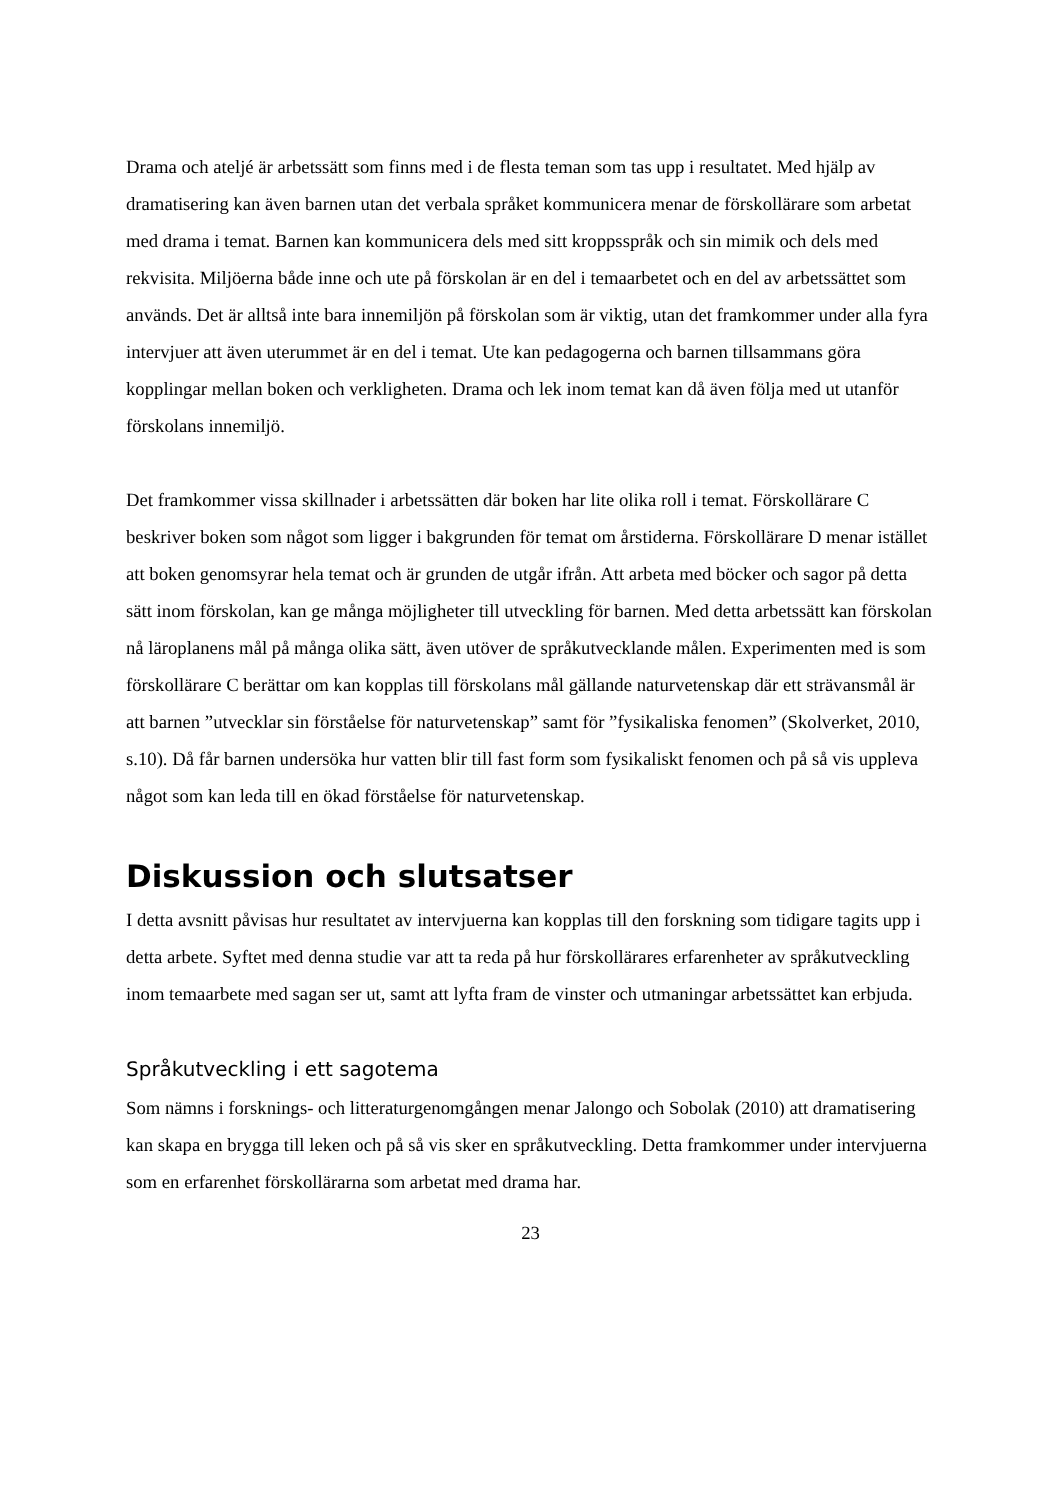Drama och ateljé är arbetssätt som finns med i de flesta teman som tas upp i resultatet. Med hjälp av dramatisering kan även barnen utan det verbala språket kommunicera menar de förskollärare som arbetat med drama i temat. Barnen kan kommunicera dels med sitt kroppsspråk och sin mimik och dels med rekvisita. Miljöerna både inne och ute på förskolan är en del i temaarbetet och en del av arbetssättet som används. Det är alltså inte bara innemiljön på förskolan som är viktig, utan det framkommer under alla fyra intervjuer att även uterummet är en del i temat. Ute kan pedagogerna och barnen tillsammans göra kopplingar mellan boken och verkligheten. Drama och lek inom temat kan då även följa med ut utanför förskolans innemiljö.
Det framkommer vissa skillnader i arbetssätten där boken har lite olika roll i temat. Förskollärare C beskriver boken som något som ligger i bakgrunden för temat om årstiderna. Förskollärare D menar istället att boken genomsyrar hela temat och är grunden de utgår ifrån. Att arbeta med böcker och sagor på detta sätt inom förskolan, kan ge många möjligheter till utveckling för barnen. Med detta arbetssätt kan förskolan nå läroplanens mål på många olika sätt, även utöver de språkutvecklande målen. Experimenten med is som förskollärare C berättar om kan kopplas till förskolans mål gällande naturvetenskap där ett strävansmål är att barnen ”utvecklar sin förståelse för naturvetenskap” samt för ”fysikaliska fenomen” (Skolverket, 2010, s.10). Då får barnen undersöka hur vatten blir till fast form som fysikaliskt fenomen och på så vis uppleva något som kan leda till en ökad förståelse för naturvetenskap.
Diskussion och slutsatser
I detta avsnitt påvisas hur resultatet av intervjuerna kan kopplas till den forskning som tidigare tagits upp i detta arbete. Syftet med denna studie var att ta reda på hur förskollärares erfarenheter av språkutveckling inom temaarbete med sagan ser ut, samt att lyfta fram de vinster och utmaningar arbetssättet kan erbjuda.
Språkutveckling i ett sagotema
Som nämns i forsknings- och litteraturgenomgången menar Jalongo och Sobolak (2010) att dramatisering kan skapa en brygga till leken och på så vis sker en språkutveckling. Detta framkommer under intervjuerna som en erfarenhet förskollärarna som arbetat med drama har.
23